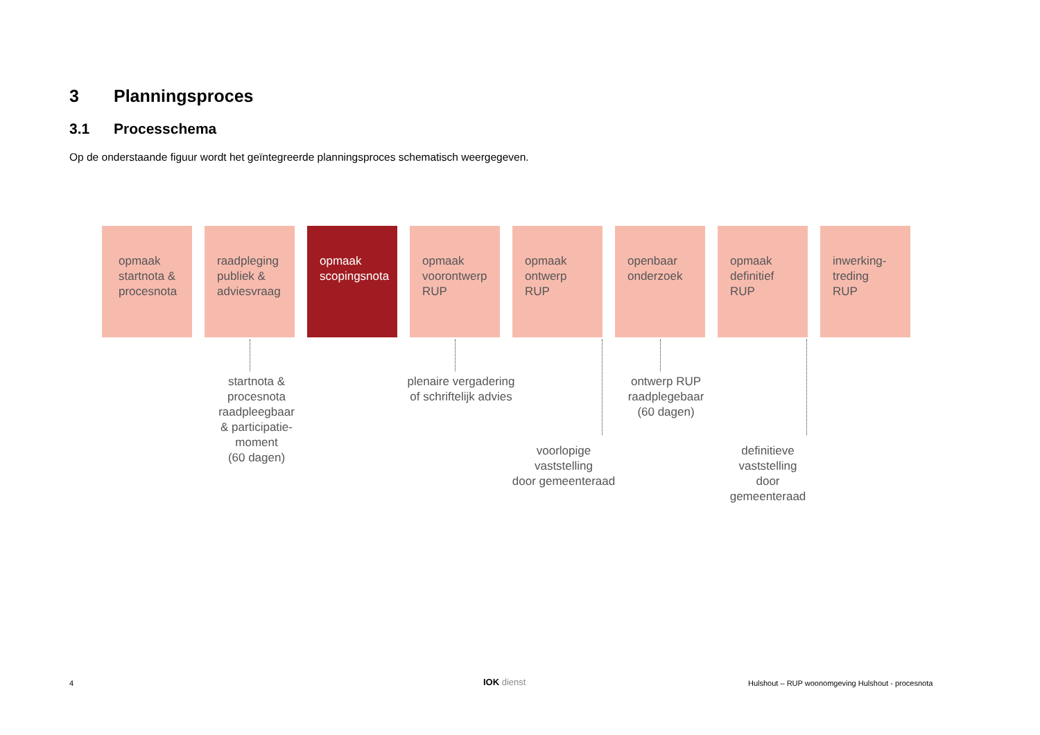3 Planningsproces
3.1 Processchema
Op de onderstaande figuur wordt het geïntegreerde planningsproces schematisch weergegeven.
opmaak
startnota &
procesnota
raadpleging
publiek &
adviesvraag
opmaak
scopingsnota
opmaak
voorontwerp
RUP
opmaak
ontwerp
RUP
openbaar
onderzoek
opmaak
definitief
RUP
inwerking-
treding
RUP
startnota &
procesnota
raadpleegbaar
& participatie-
moment
(60 dagen)
plenaire vergadering
of schriftelijk advies
ontwerp RUP
raadplegebaar
(60 dagen)
voorlopige
vaststelling
door gemeenteraad
definitieve
vaststelling
door
gemeenteraad
4 IOK dienst
Hulshout – RUP woonomgeving Hulshout - procesnota